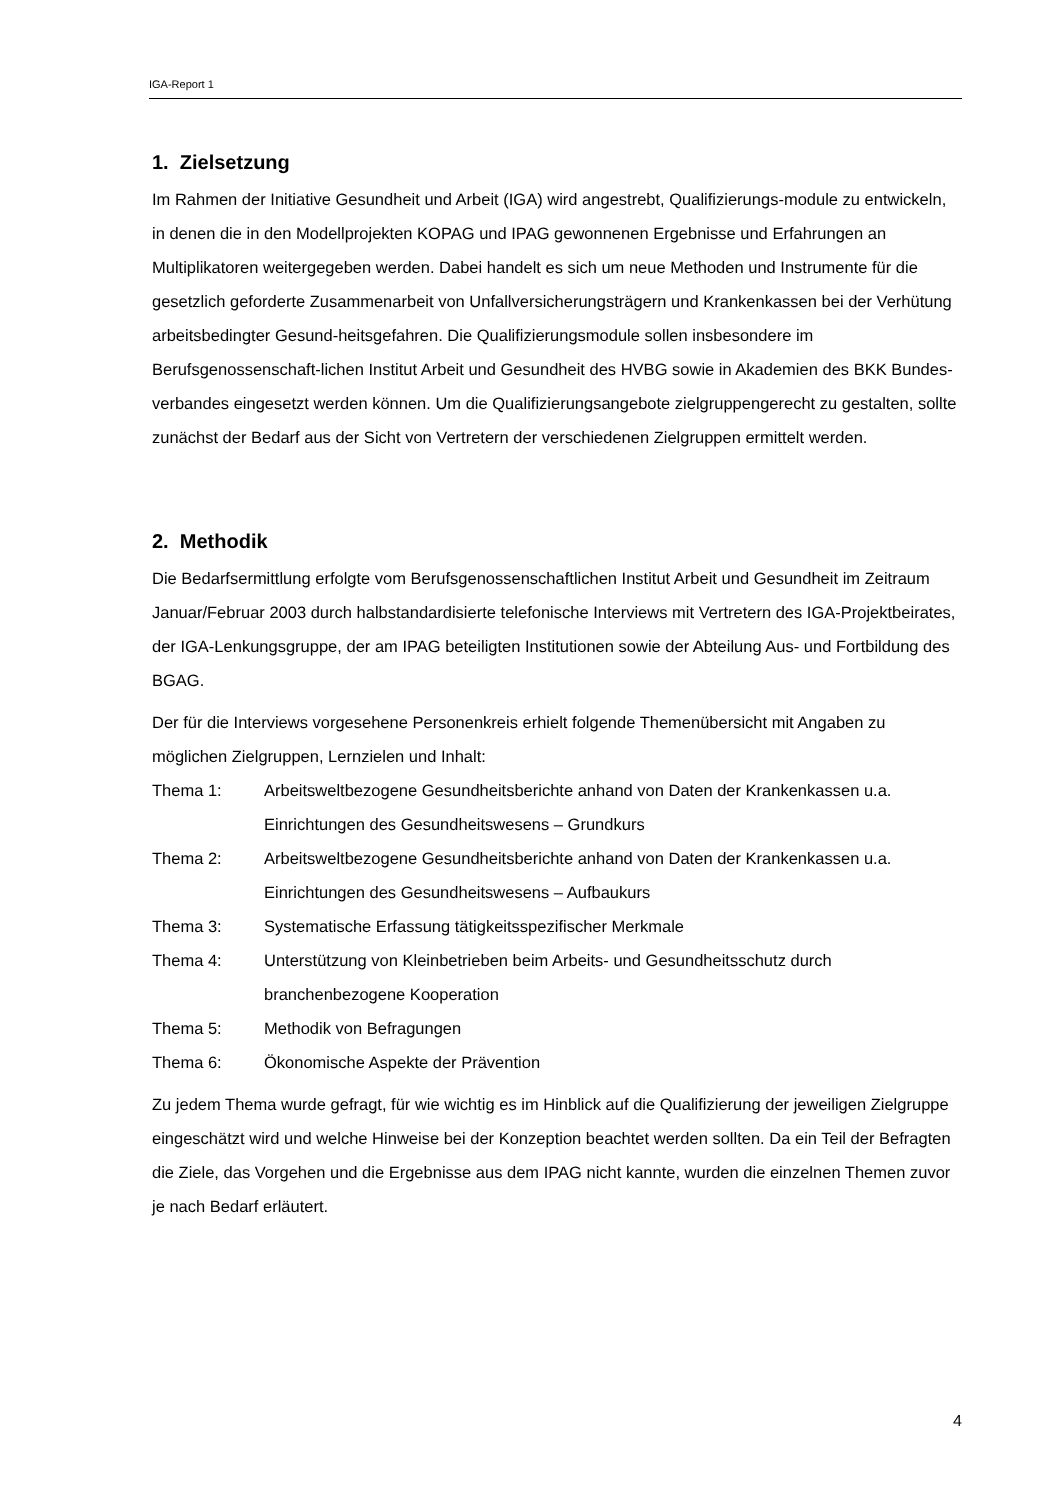IGA-Report 1
1. Zielsetzung
Im Rahmen der Initiative Gesundheit und Arbeit (IGA) wird angestrebt, Qualifizierungs-module zu entwickeln, in denen die in den Modellprojekten KOPAG und IPAG gewonnenen Ergebnisse und Erfahrungen an Multiplikatoren weitergegeben werden. Dabei handelt es sich um neue Methoden und Instrumente für die gesetzlich geforderte Zusammenarbeit von Unfallversicherungsträgern und Krankenkassen bei der Verhütung arbeitsbedingter Gesund-heitsgefahren. Die Qualifizierungsmodule sollen insbesondere im Berufsgenossenschaft-lichen Institut Arbeit und Gesundheit des HVBG sowie in Akademien des BKK Bundes-verbandes eingesetzt werden können. Um die Qualifizierungsangebote zielgruppengerecht zu gestalten, sollte zunächst der Bedarf aus der Sicht von Vertretern der verschiedenen Zielgruppen ermittelt werden.
2. Methodik
Die Bedarfsermittlung erfolgte vom Berufsgenossenschaftlichen Institut Arbeit und Gesundheit im Zeitraum Januar/Februar 2003 durch halbstandardisierte telefonische Interviews mit Vertretern des IGA-Projektbeirates, der IGA-Lenkungsgruppe, der am IPAG beteiligten Institutionen sowie der Abteilung Aus- und Fortbildung des BGAG.
Der für die Interviews vorgesehene Personenkreis erhielt folgende Themenübersicht mit Angaben zu möglichen Zielgruppen, Lernzielen und Inhalt:
Thema 1: Arbeitsweltbezogene Gesundheitsberichte anhand von Daten der Krankenkassen u.a. Einrichtungen des Gesundheitswesens – Grundkurs
Thema 2: Arbeitsweltbezogene Gesundheitsberichte anhand von Daten der Krankenkassen u.a. Einrichtungen des Gesundheitswesens – Aufbaukurs
Thema 3: Systematische Erfassung tätigkeitsspezifischer Merkmale
Thema 4: Unterstützung von Kleinbetrieben beim Arbeits- und Gesundheitsschutz durch branchenbezogene Kooperation
Thema 5: Methodik von Befragungen
Thema 6: Ökonomische Aspekte der Prävention
Zu jedem Thema wurde gefragt, für wie wichtig es im Hinblick auf die Qualifizierung der jeweiligen Zielgruppe eingeschätzt wird und welche Hinweise bei der Konzeption beachtet werden sollten. Da ein Teil der Befragten die Ziele, das Vorgehen und die Ergebnisse aus dem IPAG nicht kannte, wurden die einzelnen Themen zuvor je nach Bedarf erläutert.
4